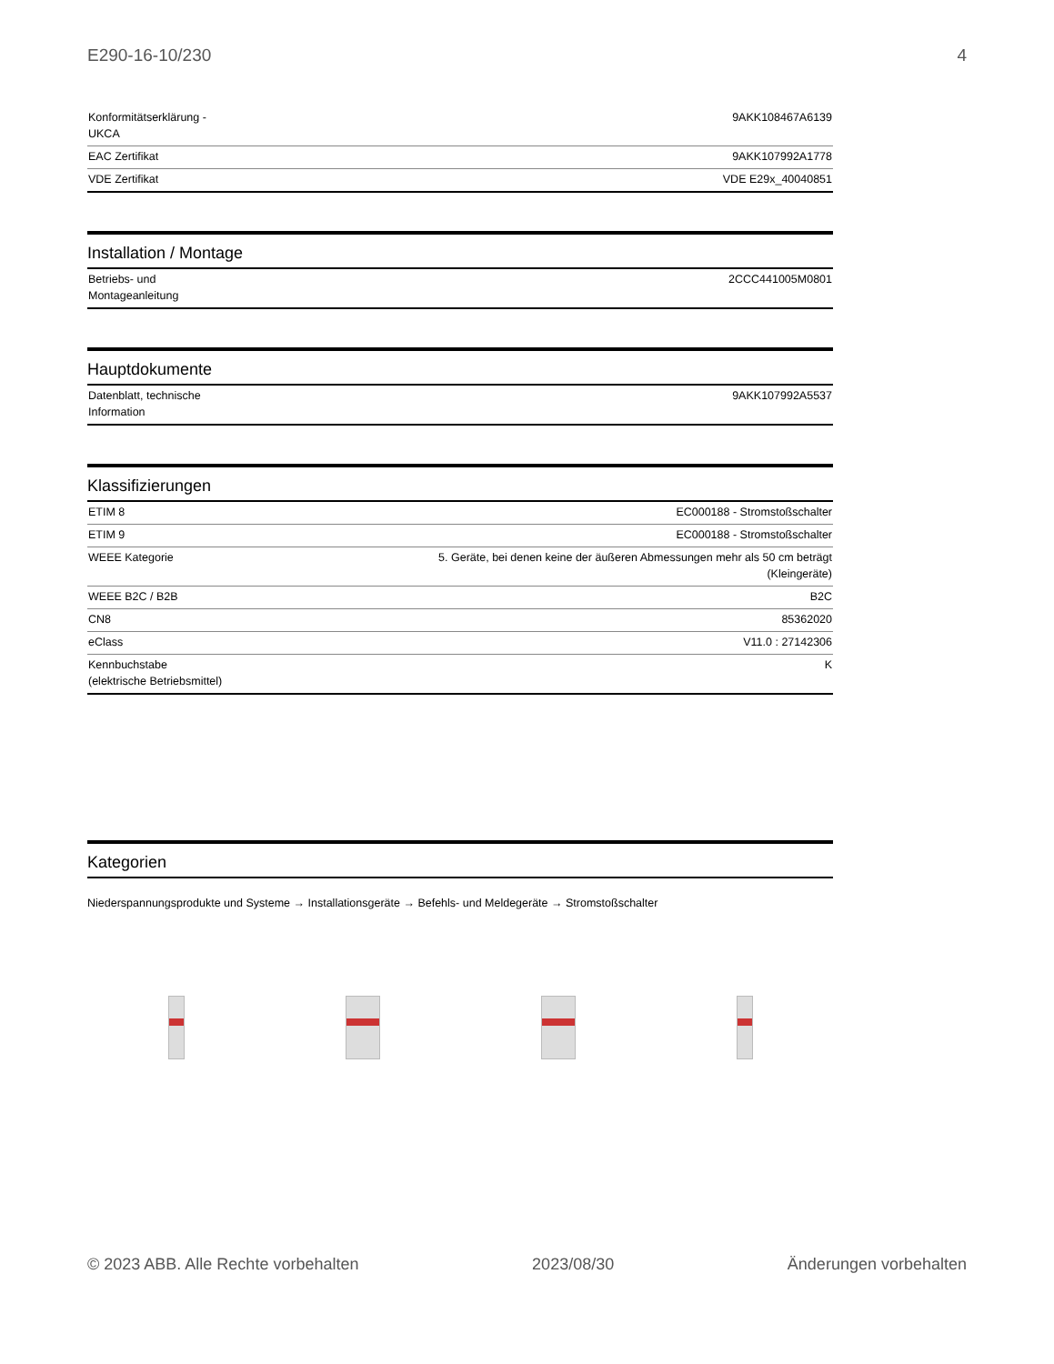E290-16-10/230 4
| Konformitätserklärung - UKCA | 9AKK108467A6139 |
| EAC Zertifikat | 9AKK107992A1778 |
| VDE Zertifikat | VDE E29x_40040851 |
Installation / Montage
| Betriebs- und Montageanleitung | 2CCC441005M0801 |
Hauptdokumente
| Datenblatt, technische Information | 9AKK107992A5537 |
Klassifizierungen
| ETIM 8 | EC000188 - Stromstoßschalter |
| ETIM 9 | EC000188 - Stromstoßschalter |
| WEEE Kategorie | 5. Geräte, bei denen keine der äußeren Abmessungen mehr als 50 cm beträgt (Kleingeräte) |
| WEEE B2C / B2B | B2C |
| CN8 | 85362020 |
| eClass | V11.0 : 27142306 |
| Kennbuchstabe (elektrische Betriebsmittel) | K |
Kategorien
Niederspannungsprodukte und Systeme → Installationsgeräte → Befehls- und Meldegeräte → Stromstoßschalter
© 2023 ABB. Alle Rechte vorbehalten 2023/08/30 Änderungen vorbehalten